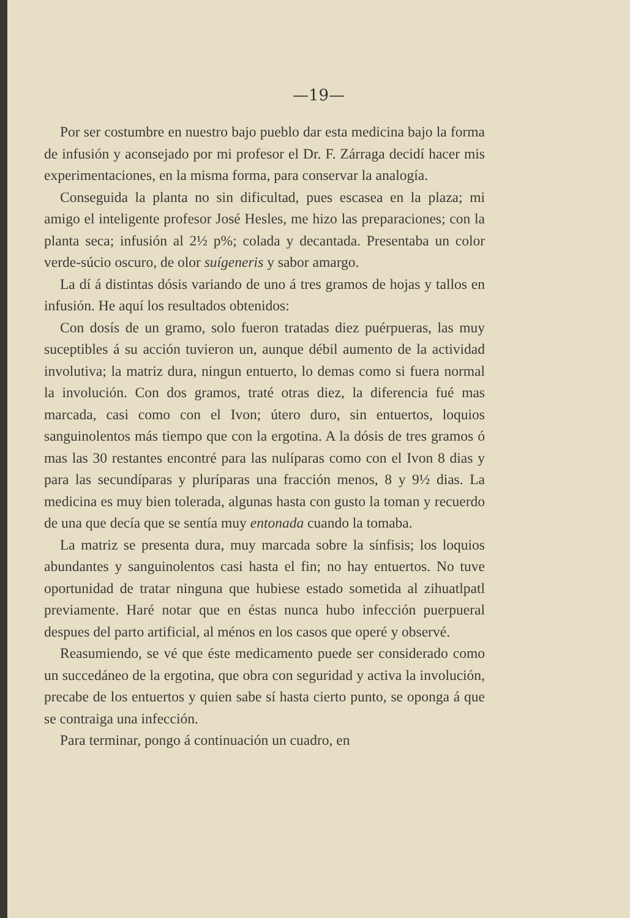—19—
Por ser costumbre en nuestro bajo pueblo dar esta medicina bajo la forma de infusión y aconsejado por mi profesor el Dr. F. Zárraga decidí hacer mis experimentaciones, en la misma forma, para conservar la analogía.
Conseguida la planta no sin dificultad, pues escasea en la plaza; mi amigo el inteligente profesor José Hesles, me hizo las preparaciones; con la planta seca; infusión al 2½ p%; colada y decantada. Presentaba un color verde-súcio oscuro, de olor suígeneris y sabor amargo.
La dí á distintas dósis variando de uno á tres gramos de hojas y tallos en infusión. He aquí los resultados obtenidos:
Con dosís de un gramo, solo fueron tratadas diez puérpueras, las muy suceptibles á su acción tuvieron un, aunque débil aumento de la actividad involutiva; la matriz dura, ningun entuerto, lo demas como si fuera normal la involución. Con dos gramos, traté otras diez, la diferencia fué mas marcada, casi como con el Ivon; útero duro, sin entuertos, loquios sanguinolentos más tiempo que con la ergotina. A la dósis de tres gramos ó mas las 30 restantes encontré para las nulíparas como con el Ivon 8 dias y para las secundíparas y pluríparas una fracción menos, 8 y 9½ dias. La medicina es muy bien tolerada, algunas hasta con gusto la toman y recuerdo de una que decía que se sentía muy entonada cuando la tomaba.
La matriz se presenta dura, muy marcada sobre la sínfisis; los loquios abundantes y sanguinolentos casi hasta el fin; no hay entuertos. No tuve oportunidad de tratar ninguna que hubiese estado sometida al zihuatlpatl previamente. Haré notar que en éstas nunca hubo infección puerpueral despues del parto artificial, al ménos en los casos que operé y observé.
Reasumiendo, se vé que éste medicamento puede ser considerado como un succedáneo de la ergotina, que obra con seguridad y activa la involución, precabe de los entuertos y quien sabe sí hasta cierto punto, se oponga á que se contraiga una infección.
Para terminar, pongo á continuación un cuadro, en